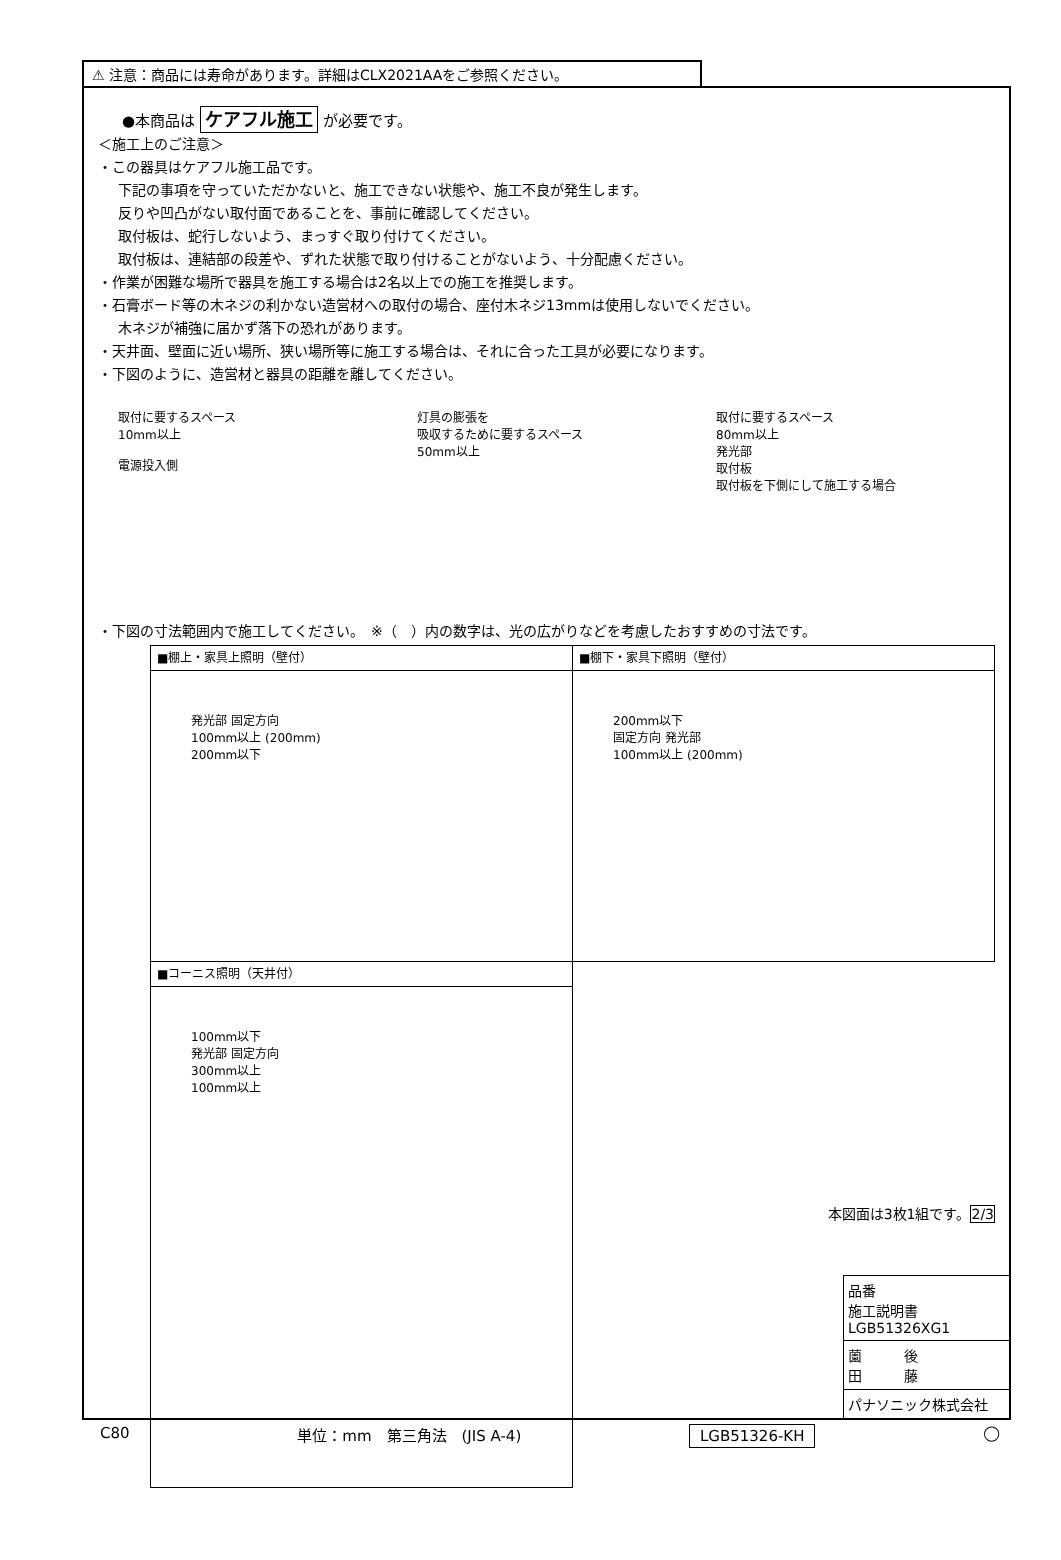⚠ 注意：商品には寿命があります。詳細はCLX2021AAをご参照ください。
●本商品は ケアフル施工 が必要です。
＜施工上のご注意＞
・この器具はケアフル施工品です。
下記の事項を守っていただかないと、施工できない状態や、施工不良が発生します。
反りや凹凸がない取付面であることを、事前に確認してください。
取付板は、蛇行しないよう、まっすぐ取り付けてください。
取付板は、連結部の段差や、ずれた状態で取り付けることがないよう、十分配慮ください。
・作業が困難な場所で器具を施工する場合は2名以上での施工を推奨します。
・石膏ボード等の木ネジの利かない造営材への取付の場合、座付木ネジ13mmは使用しないでください。
木ネジが補強に届かず落下の恐れがあります。
・天井面、壁面に近い場所、狭い場所等に施工する場合は、それに合った工具が必要になります。
・下図のように、造営材と器具の距離を離してください。
取付に要するスペース
10mm以上
電源投入側
灯具の膨張を
吸収するために要するスペース
50mm以上
取付に要するスペース
80mm以上
発光部
取付板
取付板を下側にして施工する場合
・下図の寸法範囲内で施工してください。　※（　）内の数字は、光の広がりなどを考慮したおすすめの寸法です。
| ■棚上・家具上照明（壁付） | ■棚下・家具下照明（壁付） |
| 発光部 固定方向 100mm以上 (200mm) 200mm以下 | 200mm以下 固定方向 発光部 100mm以上 (200mm) |
| ■コーニス照明（天井付） | |
| 100mm以下 発光部 固定方向 300mm以上 100mm以上 | |
本図面は3枚1組です。2/3
品番
施工説明書
LGB51326XG1
薗　　　後
田　　　藤
パナソニック株式会社
C80 単位：mm　第三角法　(JIS A-4) LGB51326-KH ◯